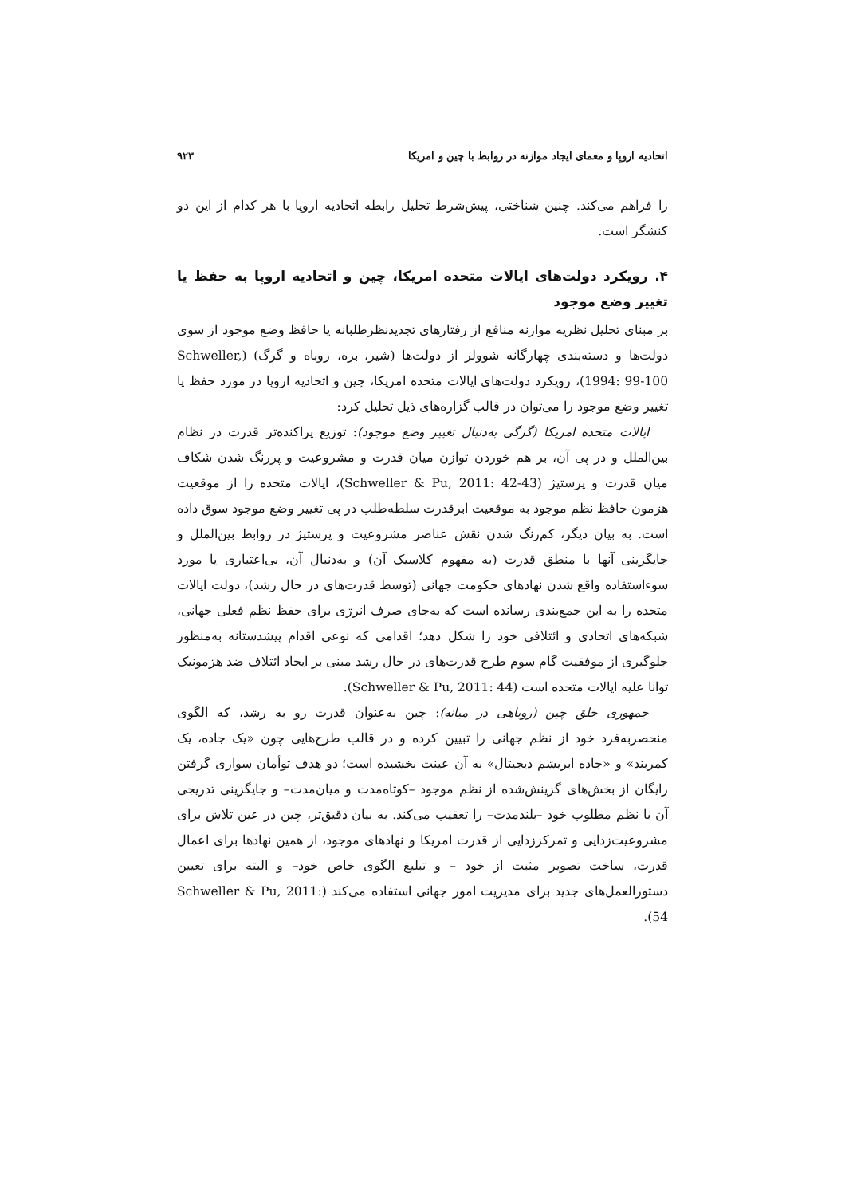اتحادیه اروپا و معمای ایجاد موازنه در روابط با چین و امریکا ۹۲۳
را فراهم می‌کند. چنین شناختی، پیش‌شرط تحلیل رابطه اتحادیه اروپا با هر کدام از این دو کنشگر است.
۴. رویکرد دولت‌های ایالات متحده امریکا، چین و اتحادیه اروپا به حفظ یا تغییر وضع موجود
بر مبنای تحلیل نظریه موازنه منافع از رفتارهای تجدیدنظرطلبانه یا حافظ وضع موجود از سوی دولت‌ها و دسته‌بندی چهارگانه شوولر از دولت‌ها (شیر، بره، روباه و گرگ) (Schweller, 1994: 99-100)، رویکرد دولت‌های ایالات متحده امریکا، چین و اتحادیه اروپا در مورد حفظ یا تغییر وضع موجود را می‌توان در قالب گزاره‌های ذیل تحلیل کرد:
ایالات متحده امریکا (گرگی به‌دنبال تغییر وضع موجود): توزیع پراکنده‌تر قدرت در نظام بین‌الملل و در پی آن، بر هم خوردن توازن میان قدرت و مشروعیت و پررنگ شدن شکاف میان قدرت و پرستیژ (Schweller & Pu, 2011: 42-43)، ایالات متحده را از موقعیت هژمون حافظ نظم موجود به موقعیت ابرقدرت سلطه‌طلب در پی تغییر وضع موجود سوق داده است. به بیان دیگر، کم‌رنگ شدن نقش عناصر مشروعیت و پرستیژ در روابط بین‌الملل و جایگزینی آنها با منطق قدرت (به مفهوم کلاسیک آن) و به‌دنبال آن، بی‌اعتباری یا مورد سوءاستفاده واقع شدن نهادهای حکومت جهانی (توسط قدرت‌های در حال رشد)، دولت ایالات متحده را به این جمع‌بندی رسانده است که به‌جای صرف انرژی برای حفظ نظم فعلی جهانی، شبکه‌های اتحادی و ائتلافی خود را شکل دهد؛ اقدامی که نوعی اقدام پیشدستانه به‌منظور جلوگیری از موفقیت گام سوم طرح قدرت‌های در حال رشد مبنی بر ایجاد ائتلاف ضد هژمونیک توانا علیه ایالات متحده است (Schweller & Pu, 2011: 44).
جمهوری خلق چین (روباهی در میانه): چین به‌عنوان قدرت رو به رشد، که الگوی منحصربه‌فرد خود از نظم جهانی را تبیین کرده و در قالب طرح‌هایی چون «یک جاده، یک کمربند» و «جاده ابریشم دیجیتال» به آن عینت بخشیده است؛ دو هدف توأمان سواری گرفتن رایگان از بخش‌های گزینش‌شده از نظم موجود –کوتاه‌مدت و میان‌مدت– و جایگزینی تدریجی آن با نظم مطلوب خود –بلندمدت– را تعقیب می‌کند. به بیان دقیق‌تر، چین در عین تلاش برای مشروعیت‌زدایی و تمرکززدایی از قدرت امریکا و نهادهای موجود، از همین نهادها برای اعمال قدرت، ساخت تصویر مثبت از خود – و تبلیغ الگوی خاص خود– و البته برای تعیین دستورالعمل‌های جدید برای مدیریت امور جهانی استفاده می‌کند (Schweller & Pu, 2011: 54).